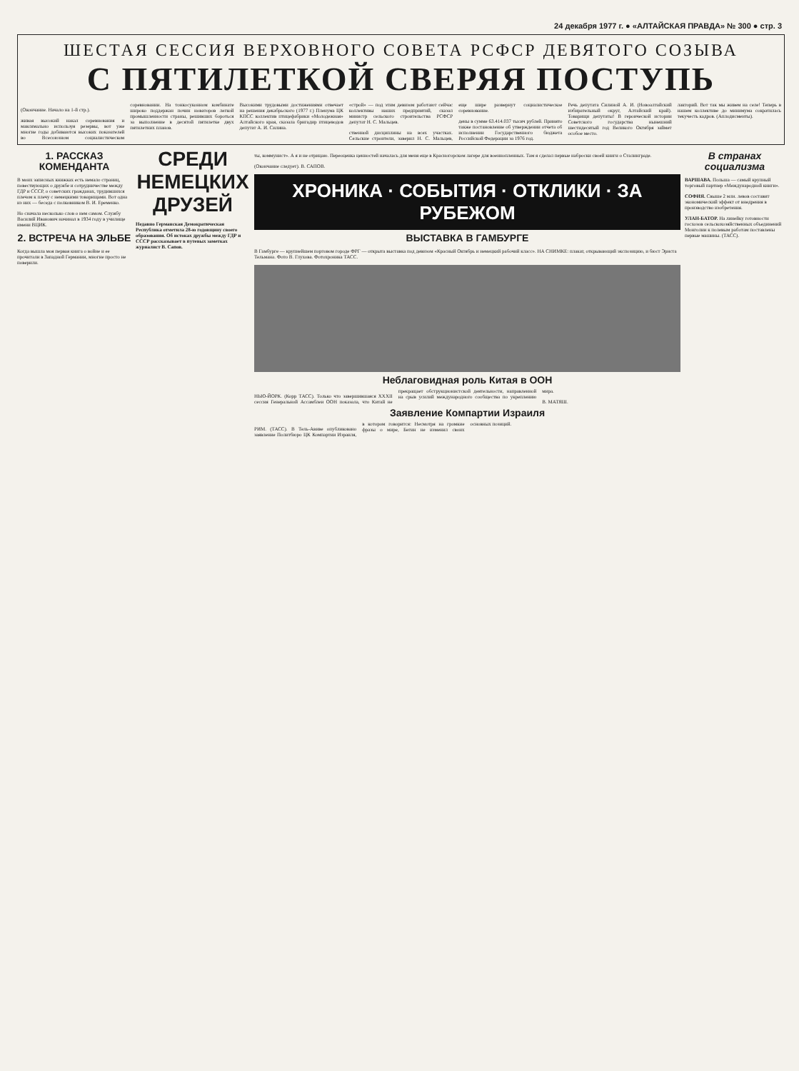24 декабря 1977 г. ● «АЛТАЙСКАЯ ПРАВДА» № 300 ● стр. 3
ШЕСТАЯ СЕССИЯ ВЕРХОВНОГО СОВЕТА РСФСР ДЕВЯТОГО СОЗЫВА
С ПЯТИЛЕТКОЙ СВЕРЯЯ ПОСТУПЬ
(Окончание. Начало на 1-й стр.).
живая высокий накал соревнования и максимально используя резервы, вот уже многие годы добиваются высоких показателей во Всесоюзном социалистическом соревновании. На тонкосуконном комбинате широко поддержан почин новаторов легкой промышленности страны, решивших бороться за выполнение в десятой пятилетке двух пятилетних планов.
Высокими трудовыми достижениями отвечает на решения декабрьского (1977 г.) Пленума ЦК КПСС коллектив птицефабрики «Молодежная» Алтайского края, сказала бригадир птицеводов депутат А. И. Силина.
«строй» — под этим девизом работают сейчас коллективы наших предприятий, сказал министр сельского строительства РСФСР депутат Н. С. Мальцев.
ственной дисциплины на всех участках. Сельские строители, заверил Н. С. Мальцев, еще шире развернут социалистическое соревнование.
дены в сумме 63.414.037 тысяч рублей. Принято также постановление об утверждении отчета об исполнении Государственного бюджета Российской Федерации за 1976 год.
Речь депутата Силиной А. И. (Новоалтайский избирательный округ, Алтайский край). Товарищи депутаты! В героической истории Советского государства нынешний шестидесятый год Великого Октября займет особое место.
лакторий. Вот так мы живем на селе! Теперь в нашем коллективе до минимума сократилась текучесть кадров. (Аплодисменты).
1. РАССКАЗ КОМЕНДАНТА
В моих записных книжках есть немало страниц, повествующих о дружбе и сотрудничестве между ГДР и СССР, о советских гражданах, трудившихся плечом к плечу с немецкими товарищами. Вот одна из них — беседа с полковником В. И. Еременко.
Но сначала несколько слов о нем самом. Службу Василий Иванович начинал в 1934 году в училище имени ВЦИК.
2. ВСТРЕЧА НА ЭЛЬБЕ
Когда вышла моя первая книга о войне и ее прочитали в Западной Германии, многие просто не поверили.
СРЕДИ НЕМЕЦКИХ ДРУЗЕЙ
Недавно Германская Демократическая Республика отметила 28-ю годовщину своего образования. Об истоках дружбы между ГДР и СССР рассказывает в путевых заметках журналист В. Сапов.
ты, коммунист». А я и не отрицаю. Переоценка ценностей началась для меня еще в Красногорском лагере для военнопленных. Там я сделал первые наброски своей книги о Сталинграде.
(Окончание следует). В. САПОВ.
ХРОНИКА · СОБЫТИЯ · ОТКЛИКИ · ЗА РУБЕЖОМ
ВЫСТАВКА В ГАМБУРГЕ
В Гамбурге — крупнейшем портовом городе ФРГ — открыта выставка под девизом «Красный Октябрь и немецкий рабочий класс». НА СНИМКЕ: плакат, открывающий экспозицию, и бюст Эрнста Тельмана. Фото В. Глухова. Фотохроника ТАСС.
Неблаговидная роль Китая в ООН
НЬЮ-ЙОРК. (Корр ТАСС). Только что завершившаяся XXXII сессия Генеральной Ассамблеи ООН показала, что Китай не прекращает обструкционистской деятельности, направленной на срыв усилий международного сообщества по укреплению мира.
В. МАТЯШ.
Заявление Компартии Израиля
РИМ. (ТАСС). В Тель-Авиве опубликовано заявление Политбюро ЦК Компартии Израиля, в котором говорится: Несмотря на громкие фразы о мире, Бегин не изменил своих основных позиций.
В странах социализма
ВАРШАВА. Польша — самый крупный торговый партнер «Международной книги».
СОФИЯ. Свыше 2 млн. левов составит экономический эффект от внедрения в производство изобретения.
УЛАН-БАТОР. На линейку готовности госхозов сельскохозяйственных объединений Монголии к полевым работам поставлены первые машины. (ТАСС).